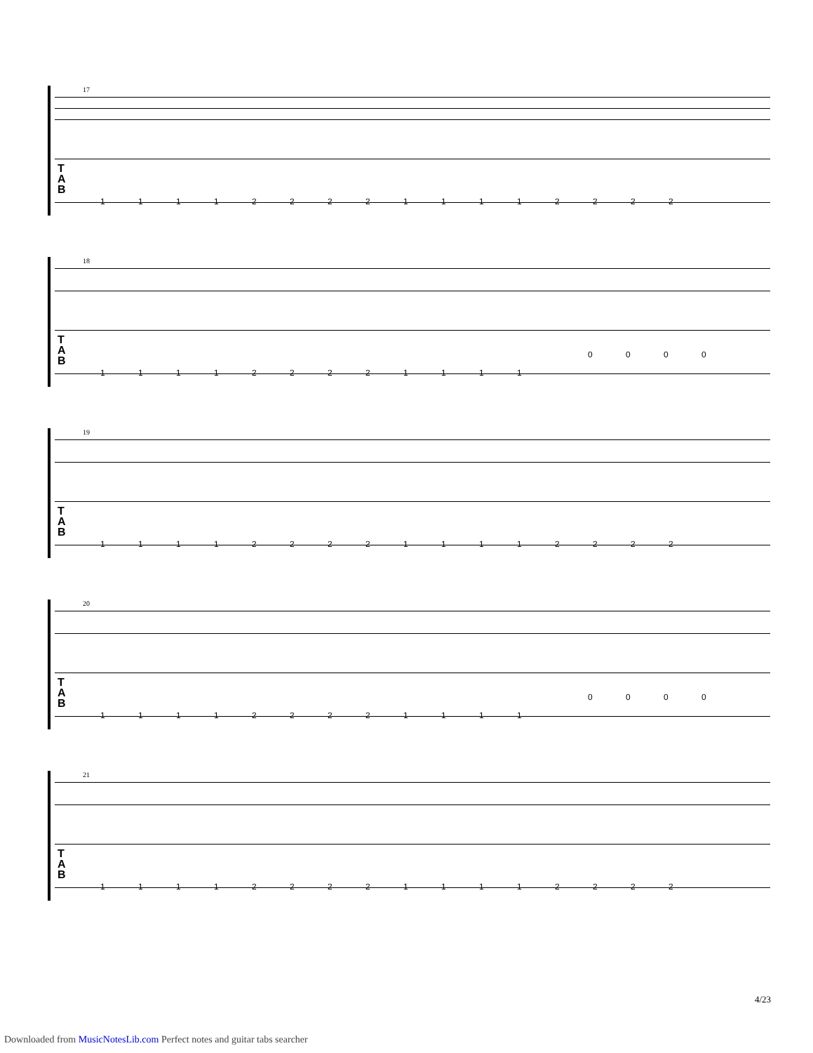17
T
A
B
1 1 1 1 2 2 2 2 1 1 1 1 2 2 2 2
18
T
A
B
0 0 0 0
1 1 1 1 2 2 2 2 1 1 1 1
19
T
A
B
1 1 1 1 2 2 2 2 1 1 1 1 2 2 2 2
20
T
A
B
0 0 0 0
1 1 1 1 2 2 2 2 1 1 1 1
21
T
A
B
1 1 1 1 2 2 2 2 1 1 1 1 2 2 2 2
4/23
Downloaded from MusicNotesLib.com Perfect notes and guitar tabs searcher